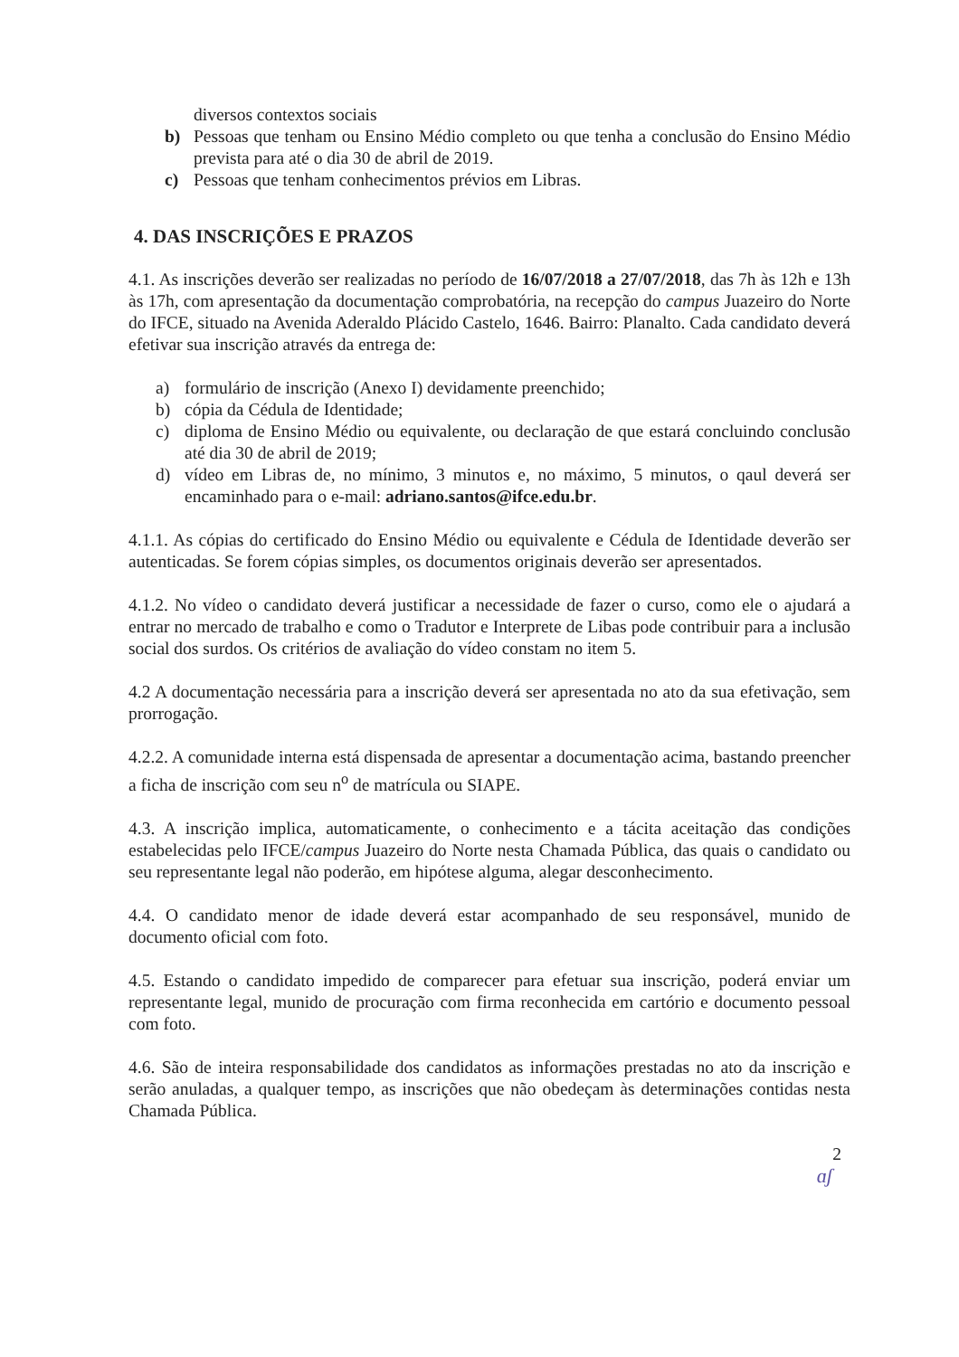diversos contextos sociais
b) Pessoas que tenham ou Ensino Médio completo ou que tenha a conclusão do Ensino Médio prevista para até o dia 30 de abril de 2019.
c) Pessoas que tenham conhecimentos prévios em Libras.
4. DAS INSCRIÇÕES E PRAZOS
4.1. As inscrições deverão ser realizadas no período de 16/07/2018 a 27/07/2018, das 7h às 12h e 13h às 17h, com apresentação da documentação comprobatória, na recepção do campus Juazeiro do Norte do IFCE, situado na Avenida Aderaldo Plácido Castelo, 1646. Bairro: Planalto. Cada candidato deverá efetivar sua inscrição através da entrega de:
a) formulário de inscrição (Anexo I) devidamente preenchido;
b) cópia da Cédula de Identidade;
c) diploma de Ensino Médio ou equivalente, ou declaração de que estará concluindo conclusão até dia 30 de abril de 2019;
d) vídeo em Libras de, no mínimo, 3 minutos e, no máximo, 5 minutos, o qaul deverá ser encaminhado para o e-mail: adriano.santos@ifce.edu.br.
4.1.1. As cópias do certificado do Ensino Médio ou equivalente e Cédula de Identidade deverão ser autenticadas. Se forem cópias simples, os documentos originais deverão ser apresentados.
4.1.2. No vídeo o candidato deverá justificar a necessidade de fazer o curso, como ele o ajudará a entrar no mercado de trabalho e como o Tradutor e Interprete de Libas pode contribuir para a inclusão social dos surdos. Os critérios de avaliação do vídeo constam no item 5.
4.2 A documentação necessária para a inscrição deverá ser apresentada no ato da sua efetivação, sem prorrogação.
4.2.2. A comunidade interna está dispensada de apresentar a documentação acima, bastando preencher a ficha de inscrição com seu n<sup>o</sup> de matrícula ou SIAPE.
4.3. A inscrição implica, automaticamente, o conhecimento e a tácita aceitação das condições estabelecidas pelo IFCE/campus Juazeiro do Norte nesta Chamada Pública, das quais o candidato ou seu representante legal não poderão, em hipótese alguma, alegar desconhecimento.
4.4. O candidato menor de idade deverá estar acompanhado de seu responsável, munido de documento oficial com foto.
4.5. Estando o candidato impedido de comparecer para efetuar sua inscrição, poderá enviar um representante legal, munido de procuração com firma reconhecida em cartório e documento pessoal com foto.
4.6. São de inteira responsabilidade dos candidatos as informações prestadas no ato da inscrição e serão anuladas, a qualquer tempo, as inscrições que não obedeçam às determinações contidas nesta Chamada Pública.
2
ɑʃ